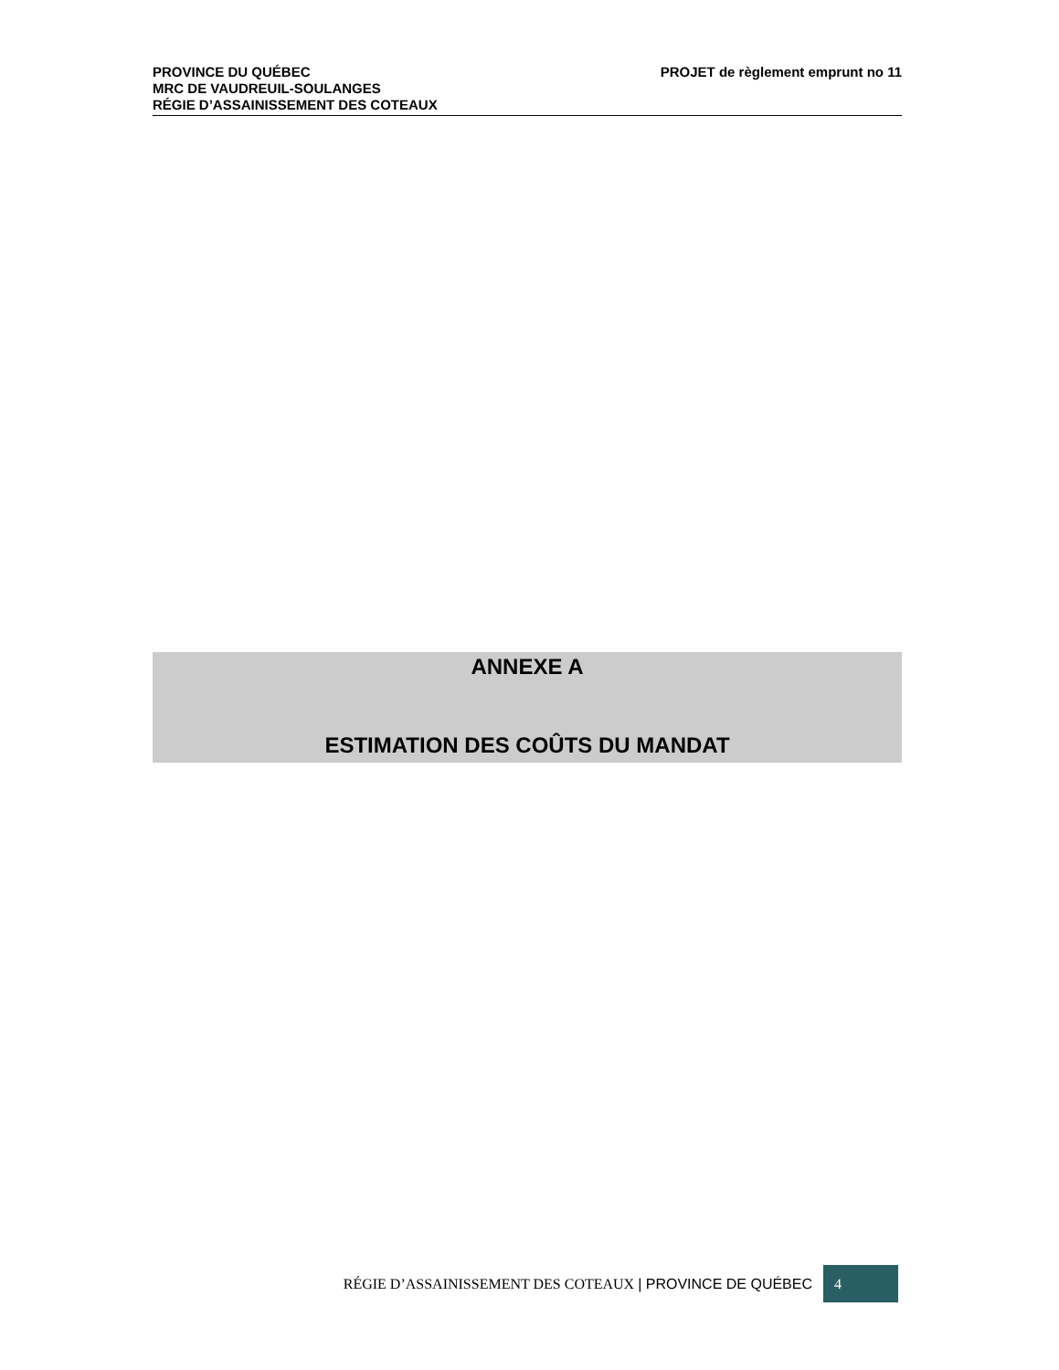PROJET de règlement emprunt no 11 PROVINCE DU QUÉBEC
MRC DE VAUDREUIL-SOULANGES
RÉGIE D’ASSAINISSEMENT DES COTEAUX
ANNEXE A
ESTIMATION DES COÛTS DU MANDAT
RÉGIE D’ASSAINISSEMENT DES COTEAUX | PROVINCE DE QUÉBEC
4